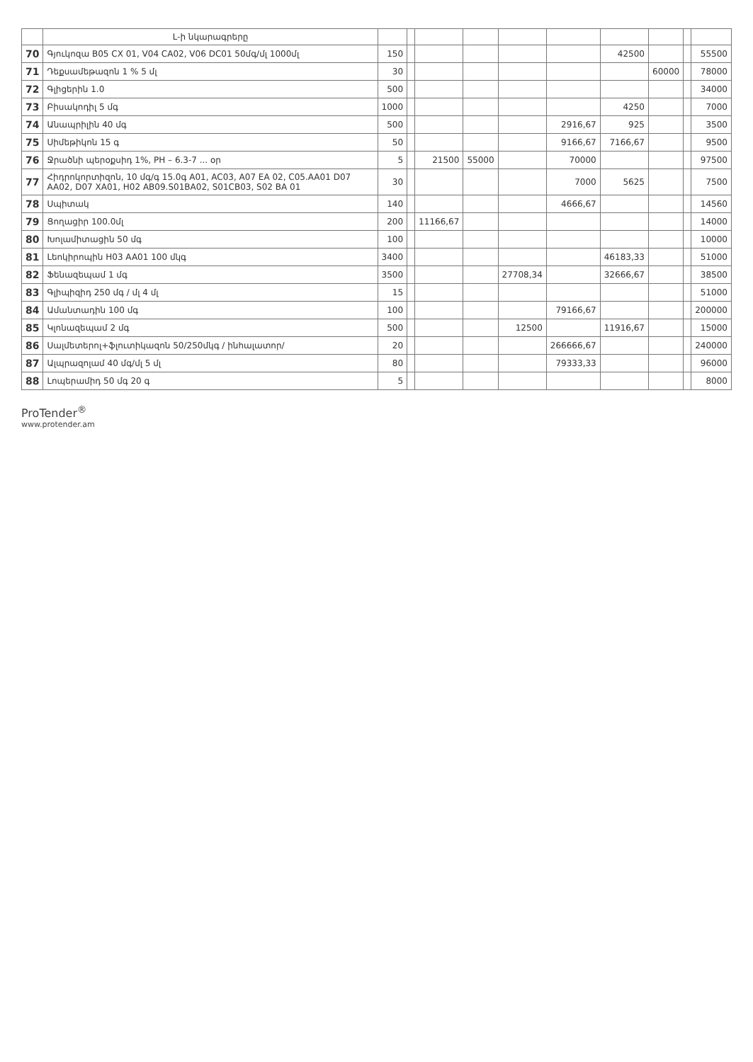| | Լ-ի նկարագրերը | | | | | | | | | | |
| --- | --- | --- | --- | --- | --- | --- | --- | --- | --- | --- | --- |
| 70 | Գյուկոզա B05 CX 01, V04 CA02, V06 DC01 50մգ/մլ 1000մլ | 150 | | | | | | 42500 | | | 55500 |
| 71 | Դեքսամեթազոն 1 % 5 մլ | 30 | | | | | | | 60000 | | 78000 |
| 72 | Գլիցերին 1.0 | 500 | | | | | | | | | 34000 |
| 73 | Բիսակոդիլ 5 մգ | 1000 | | | | | | 4250 | | | 7000 |
| 74 | Անապրիլին 40 մգ | 500 | | | | | 2916,67 | 925 | | | 3500 |
| 75 | Սիմեթիկոն 15 գ | 50 | | | | | 9166,67 | 7166,67 | | | 9500 |
| 76 | Ջրածնի պերօքսիդ 1%, PH – 6.3-7 ... օր | 5 | | 21500 | 55000 | | 70000 | | | | 97500 |
| 77 | Հիդրոկորտիզոն, 10 մգ/գ 15.0գ A01, AC03, A07 EA 02, C05.AA01 D07 AA02, D07 XA01, H02 AB09.S01BA02, S01CB03, S02 BA 01 | 30 | | | | | 7000 | 5625 | | | 7500 |
| 78 | Սպիտակ | 140 | | | | | 4666,67 | | | | 14560 |
| 79 | Ցողացիր 100.0մլ | 200 | | 11166,67 | | | | | | | 14000 |
| 80 | Խոլամիտացին 50 մգ | 100 | | | | | | | | | 10000 |
| 81 | Լեոկիրոպին H03 AA01 100 մկգ | 3400 | | | | | | 46183,33 | | | 51000 |
| 82 | Ֆենազեպամ 1 մգ | 3500 | | | | 27708,34 | | 32666,67 | | | 38500 |
| 83 | Գլիպիզիդ 250 մգ / մլ 4 մլ | 15 | | | | | | | | | 51000 |
| 84 | Ամանտադին 100 մգ | 100 | | | | | 79166,67 | | | | 200000 |
| 85 | Կլոնազեպամ 2 մգ | 500 | | | | 12500 | | 11916,67 | | | 15000 |
| 86 | Սալմետերոլ+ֆլուտիկազոն 50/250մկգ / ինհալատոր/ | 20 | | | | | 266666,67 | | | | 240000 |
| 87 | Ալպրազոլամ 40 մգ/մլ 5 մլ | 80 | | | | | 79333,33 | | | | 96000 |
| 88 | Լոպերամիդ 50 մգ 20 գ | 5 | | | | | | | | | 8000 |
ProTender<sup>®</sup>
www.protender.am